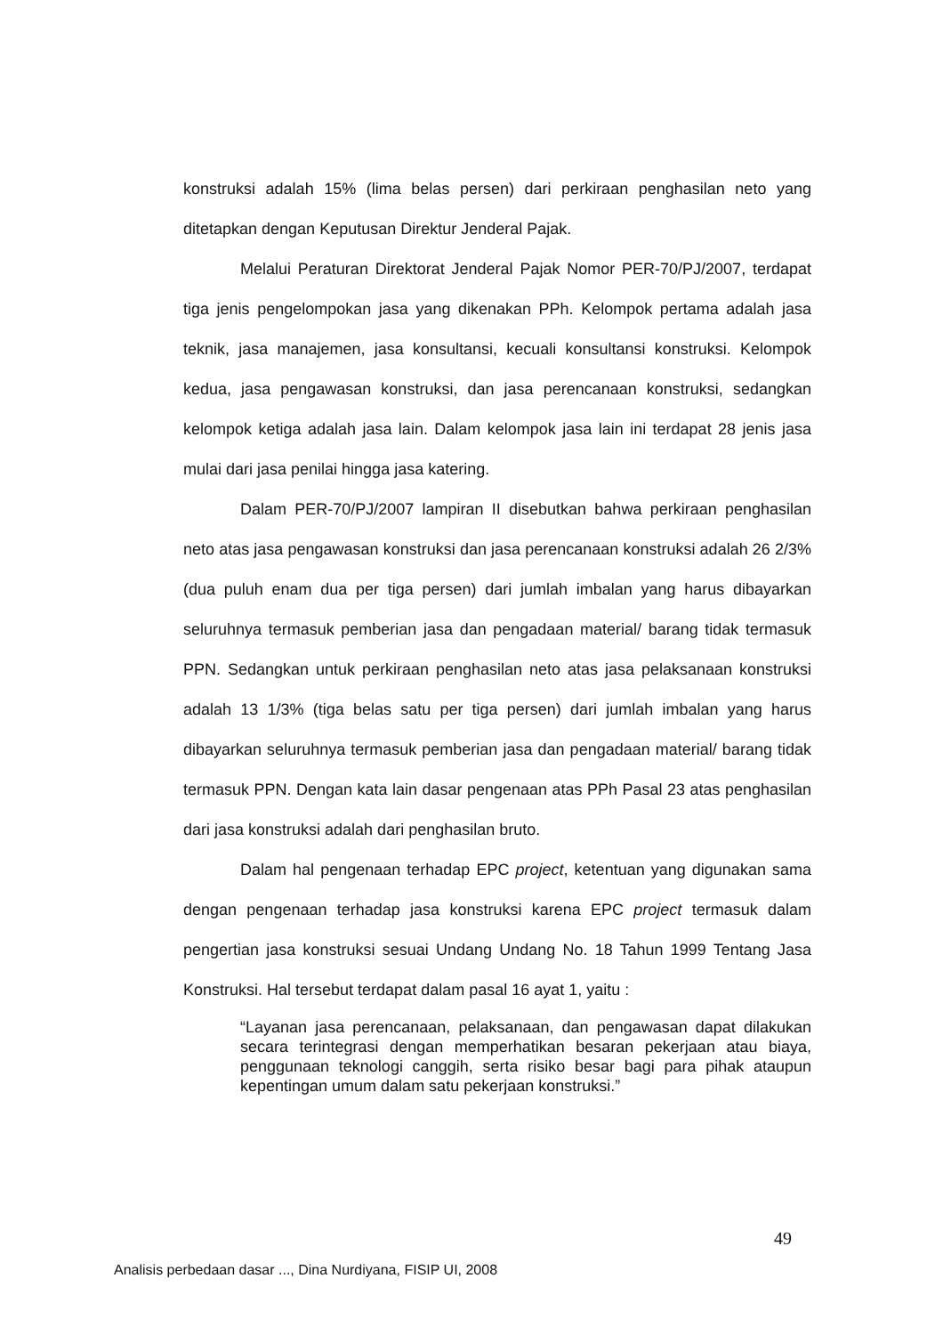konstruksi adalah 15% (lima belas persen) dari perkiraan penghasilan neto yang ditetapkan dengan Keputusan Direktur Jenderal Pajak.
Melalui Peraturan Direktorat Jenderal Pajak Nomor PER-70/PJ/2007, terdapat tiga jenis pengelompokan jasa yang dikenakan PPh. Kelompok pertama adalah jasa teknik, jasa manajemen, jasa konsultansi, kecuali konsultansi konstruksi. Kelompok kedua, jasa pengawasan konstruksi, dan jasa perencanaan konstruksi, sedangkan kelompok ketiga adalah jasa lain. Dalam kelompok jasa lain ini terdapat 28 jenis jasa mulai dari jasa penilai hingga jasa katering.
Dalam PER-70/PJ/2007 lampiran II disebutkan bahwa perkiraan penghasilan neto atas jasa pengawasan konstruksi dan jasa perencanaan konstruksi adalah 26 2/3% (dua puluh enam dua per tiga persen) dari jumlah imbalan yang harus dibayarkan seluruhnya termasuk pemberian jasa dan pengadaan material/ barang tidak termasuk PPN. Sedangkan untuk perkiraan penghasilan neto atas jasa pelaksanaan konstruksi adalah 13 1/3% (tiga belas satu per tiga persen) dari jumlah imbalan yang harus dibayarkan seluruhnya termasuk pemberian jasa dan pengadaan material/ barang tidak termasuk PPN. Dengan kata lain dasar pengenaan atas PPh Pasal 23 atas penghasilan dari jasa konstruksi adalah dari penghasilan bruto.
Dalam hal pengenaan terhadap EPC project, ketentuan yang digunakan sama dengan pengenaan terhadap jasa konstruksi karena EPC project termasuk dalam pengertian jasa konstruksi sesuai Undang Undang No. 18 Tahun 1999 Tentang Jasa Konstruksi. Hal tersebut terdapat dalam pasal 16 ayat 1, yaitu :
“Layanan jasa perencanaan, pelaksanaan, dan pengawasan dapat dilakukan secara terintegrasi dengan memperhatikan besaran pekerjaan atau biaya, penggunaan teknologi canggih, serta risiko besar bagi para pihak ataupun kepentingan umum dalam satu pekerjaan konstruksi.”
49
Analisis perbedaan dasar ..., Dina Nurdiyana, FISIP UI, 2008